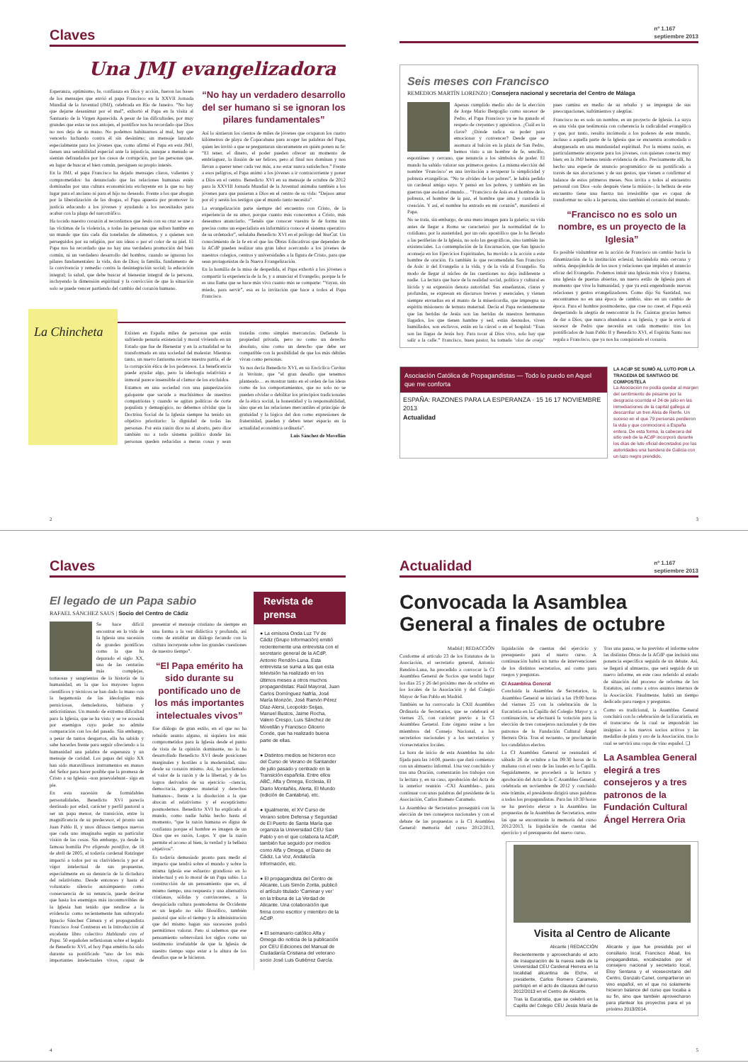Claves
Una JMJ evangelizadora
Esperanza, optimismo, fe, confianza en Dios y acción, fueron las bases de los mensajes que envió el papa Francisco en la XXVII Jornada Mundial de la Juventud (JMJ), celebrada en Río de Janeiro. “No hay que dejarse desanimar por el mal”, exhortó el Papa en la visita al Santuario de la Virgen Aparecida. A pesar de las dificultades, por muy grandes que estas se nos antojen, el pontífice nos ha recordado que Dios no nos deja de su mano. No podemos habituarnos al mal, hay que vencerlo luchando contra él sin desánimo; un mensaje lanzado especialmente para los jóvenes que, como afirmó el Papa en esta JMJ, tienen una sensibilidad especial ante la injusticia, aunque a menudo se sientan defraudados por los casos de corrupción, por las personas que, en lugar de buscar el bien común, persiguen su propio interés.
En la JMJ, el papa Francisco ha dejado mensajes claros, valientes y comprometidos: ha denunciado que las relaciones humanas estén dominadas por una cultura economicista excluyente en la que no hay lugar para el anciano ni para el hijo no deseado. Frente a los que abogan por la liberalización de las drogas, el Papa apuesta por promover la justicia educando a los jóvenes y ayudando a los necesitados para acabar con la plaga del narcotráfico.
Ha tocado nuestro corazón al recordarnos que Jesús con su cruz se une a las víctimas de la violencia, a todas las personas que sufren hambre en un mundo que tira cada día toneladas de alimentos, y a quienes son perseguidos por su religión, por sus ideas o por el color de su piel. El Papa nos ha recordado que no hay una verdadera promoción del bien común, ni un verdadero desarrollo del hombre, cuando se ignoran los pilares fundamentales: la vida, don de Dios; la familia, fundamento de la convivencia y remedio contra la desintegración social; la educación integral; la salud, que debe buscar el bienestar integral de la persona, incluyendo la dimensión espiritual y la convicción de que la situación solo se puede vencer partiendo del cambio del corazón humano.
“No hay un verdadero desarrollo del ser humano si se ignoran los pilares fundamentales”
Así lo sintieron los cientos de miles de jóvenes que ocuparon los cuatro kilómetros de playa de Copacabana para acoger las palabras del Papa, quien les invitó a que se preguntaran sinceramente en quién ponen su fe: “El tener, el dinero, el poder pueden ofrecer un momento de embriaguez, la ilusión de ser felices, pero al final nos dominan y nos llevan a querer tener cada vez más, a no estar nunca satisfechos.” Frente a esos peligros, el Papa animó a los jóvenes a ir contracorriente y poner a Dios en el centro. Benedicto XVI en su mensaje de octubre de 2012 para la XXVIII Jornada Mundial de la Juventud animaba también a los jóvenes para que pusieran a Dios en el centro de su vida: “Dejaos amar por él y seréis los testigos que el mundo tanto necesita”.
La evangelización parte siempre del encuentro con Cristo, de la experiencia de su amor, porque cuanto más conocemos a Cristo, más deseamos anunciarlo. “Tenéis que conocer vuestra fe de forma tan precisa como un especialista en informática conoce el sistema operativo de su ordenador”, señalaba Benedicto XVI en el prólogo del YouCat. Un conocimiento de la fe en el que las Obras Educativas que dependen de la ACdP pueden realizar una gran labor acercando a los jóvenes de nuestros colegios, centros y universidades a la figura de Cristo, para que sean protagonistas de la Nueva Evangelización.
En la homilía de la misa de despedida, el Papa exhortó a los jóvenes a compartir la experiencia de la fe, y a anunciar el Evangelio, porque la fe es una llama que se hace más viva cuanto más se comparte: “Vayan, sin miedo, para servir”, esa es la invitación que hace a todos el Papa Francisco.
La Chincheta
Existen en España miles de personas que están sufriendo penuria existencial y moral viviendo en un Estado que fue de Bienestar y en la actualidad se ha transformado en una sociedad del malestar. Mientras tanto, un nuevo fantasma recorre nuestra patria, el de la corrupción ética de los poderosos. La beneficencia puede ayudar algo, pero la ideología relativista e inmoral parece insensible al clamor de los excluidos.
Estamos en una sociedad con una pauperización galopante que sacude a muchísimos de nuestros compatriotas y cuando se agitan políticas de corte populista y demagógico, no debemos olvidar que la Doctrina Social de la Iglesia siempre ha tenido un objetivo prioritario: la dignidad de todas las personas. Por esta razón dice no al aborto, pero dice también no a todo sistema político donde las personas queden reducidas a meras cosas y sean tratadas como simples mercancías. Defiende la propiedad privada, pero no como un derecho absoluto, sino como un derecho que debe ser compatible con la posibilidad de que los más débiles vivan como personas.
Ya nos decía Benedicto XVI, en su Encíclica Caritas in Veritate, que “el gran desafío que tenemos planteado… es mostrar tanto en el orden de las ideas como de los comportamientos, que no solo no se pueden olvidar o debilitar los principios tradicionales de la ética social, la honestidad y la responsabilidad, sino que en las relaciones mercantiles el principio de gratuidad y la lógica del don como expresiones de fraternidad, pueden y deben tener espacio en la actualidad económica ordinaria”.
Luis Sánchez de Movellán
2
nº 1.167
septiembre 2013
Seis meses con Francisco
REMEDIOS MARTÍN LORENZO | Consejera nacional y secretaria del Centro de Málaga
Apenas cumplido medio año de la elección de Jorge Mario Bergoglio como sucesor de Pedro, el Papa Francisco ya se ha ganado el respeto de creyentes y agnósticos. ¿Cuál es la clave? ¿Dónde radica su poder para emocionar y convencer? Desde que se asomara al balcón en la plaza de San Pedro, hemos visto a un hombre de fe, sencillo, espontáneo y cercano, que renuncia a los símbolos de poder. El mundo ha sabido valorar sus primeros gestos. La misma elección del nombre ‘Francisco’ es una invitación a recuperar la simplicidad y pobreza evangélicas. “No te olvides de los pobres”, le había pedido un cardenal amigo suyo. Y pensó en los pobres, y también en las guerras que asolan el mundo… “Francisco de Asís es el hombre de la pobreza, el hombre de la paz, el hombre que ama y custodia la creación. Y así, el nombre ha entrado en mi corazón”, manifestó el Papa.
No se trata, sin embargo, de una mera imagen para la galería; su vida antes de llegar a Roma se caracterizó por la normalidad de lo cotidiano, por la austeridad, por un celo apostólico que lo ha llevado a las periferias de la Iglesia, no solo las geográficas, sino también las existenciales. La contemplación de la Encarnación, que San Ignacio aconseja en los Ejercicios Espirituales, ha movido a la acción a este hombre de oración. Es también lo que recomendaba San Francisco de Asís: ir del Evangelio a la vida, y de la vida al Evangelio. Su modo de llegar al núcleo de las cuestiones no deja indiferente a nadie. La lectura que hace de la realidad social, política y cultural es lúcida y su expresión denota autoridad. Sus enseñanzas, claras y profundas, se expresan en discursos breves y esenciales, y vienen siempre envueltas en el manto de la misericordia, que impregna su espíritu misionero de ternura maternal. Decía el Papa recientemente que las heridas de Jesús son las heridas de nuestros hermanos llagados, los que tienen hambre y sed, están desnudos, viven humillados, son esclavos, están en la cárcel o en el hospital: “Esas son las llagas de Jesús hoy. Para tocar al Dios vivo, solo hay que salir a la calle.” Francisco, buen pastor, ha tomado ‘olor de oveja’ pues camina en medio de su rebaño y se impregna de sus preocupaciones, sufrimientos y alegrías.
Francisco no es solo un nombre, es un proyecto de Iglesia. La suya es una vida que testimonia con coherencia la radicalidad evangélica y que, por tanto, resulta incómoda a los poderes de este mundo, incluso a aquella parte de la Iglesia que se encuentra acomodada o aburguesada en una mundanidad espiritual. Por la misma razón, es particularmente atrayente para los jóvenes, con quienes conecta muy bien; en la JMJ hemos tenido evidencia de ello. Precisamente allí, ha hecho una especie de anuncio programático de su pontificado a través de sus alocuciones y de sus gestos, que vienen a confirmar el balance de estos primeros meses. Nos invita a todos al encuentro personal con Dios –solo después viene la misión–; la belleza de este encuentro tiene una fuerza tan irresistible que es capaz de transformar no sólo a la persona, sino también el corazón del mundo.
“Francisco no es solo un nombre, es un proyecto de la Iglesia”
Es posible vislumbrar en la acción de Francisco un cambio hacia la dinamización de la institución eclesial, haciéndola más cercana y sobria, despojándola de los usos y relaciones que impiden el anuncio eficaz del Evangelio. Podemos intuir una Iglesia más viva y fraterna, una Iglesia de puertas abiertas, un nuevo estilo de Iglesia para el momento que vive la humanidad, y que ya está engendrando nuevas relaciones y gestos evangelizadores. Como dijo Su Santidad, nos encontramos no en una época de cambio, sino en un cambio de época. Para el hombre postmoderno, que cree no creer, el Papa está despertando la alegría de reencontrar la Fe. Cuántas gracias hemos de dar a Dios, que nunca abandona a su Iglesia, y que le envía al sucesor de Pedro que necesita en cada momento: tras los pontificados de Juan Pablo II y Benedicto XVI, el Espíritu Santo nos regala a Francisco, que ya nos ha conquistado el corazón.
Asociación Católica de Propagandistas — Todo lo puedo en Aquel que me conforta
ESPAÑA: RAZONES PARA LA ESPERANZA · 15 16 17 NOVIEMBRE 2013
Actualidad
LA ACdP SE SUMÓ AL LUTO POR LA TRAGEDIA DE SANTIAGO DE COMPOSTELA
La Asociación no podía quedar al margen del sentimiento de pésame por la desgracia ocurrida el 24 de julio en las inmediaciones de la capital gallega al descarrilar un tren Alvia de Renfe. Un suceso en el que 79 personas perdieron la vida y que conmocionó a España entera. De esta forma, la cabecera del sitio web de la ACdP incorporó durante los días de luto oficial decretados por las autoridades una bandera de Galicia con un lazo negro prendido.
3
Claves
El legado de un Papa sabio
RAFAEL SÁNCHEZ SAUS | Socio del Centro de Cádiz
Se hace difícil encontrar en la vida de la Iglesia una sucesión de grandes pontífices como la que ha deparado el siglo XX, una de las centurias más complejas, tortuosas y sangrientas de la historia de la humanidad, en la que los mayores logros científicos y técnicos se han dado la mano con la hegemonía de las ideologías más perniciosas, demoledoras, bárbaras y anticristianas. Un mundo de extrema dificultad para la Iglesia, que se ha visto y se ve acosada por enemigos cuyo poder no admite comparación con los del pasado. Sin embargo, a pesar de tantos desgarros, ella ha sabido y sabe hacerles frente para seguir ofreciendo a la humanidad una palabra de esperanza y un mensaje de caridad. Los papas del siglo XX han sido maravillosos instrumentos en manos del Señor para hacer posible que la promesa de Cristo a su Iglesia –non praevalebunt– siga en pie.
En esta sucesión de formidables personalidades, Benedicto XVI parecía destinado por edad, carácter y perfil pastoral a ser un papa menor, de transición, entre la magnificencia de su predecesor, el pronto san Juan Pablo II, y unos difusos tiempos nuevos que cada uno imaginaba según su particular visión de las cosas. Sin embargo, ya desde la famosa homilía Pro eligendo pontifice, de 18 de abril de 2005, el todavía cardenal Ratzinger impactó a todos por su clarividencia y por el vigor intelectual de sus propuestas, especialmente en su denuncia de la dictadura del relativismo. Desde entonces y hasta el voluntario silencio autoimpuesto como consecuencia de su renuncia, puede decirse que hasta los enemigos más inconmovibles de la Iglesia han tenido que rendirse a la evidencia: como recientemente han subrayado Ignacio Sánchez Cámara y el propagandista Francisco José Contreras en la Introducción al excelente libro colectivo Hablando con el Papa. 50 españoles reflexionan sobre el legado de Benedicto XVI, el hoy Papa emérito ha sido durante su pontificado “uno de los más importantes intelectuales vivos, capaz de presentar el mensaje cristiano de siempre en una forma a la vez didáctica y profunda, así como de entablar un diálogo fecundo con la cultura increyente sobre las grandes cuestiones de nuestro tiempo”.
“El Papa emérito ha sido durante su pontificado uno de los más importantes intelectuales vivos”
Ese diálogo de gran estilo, en el que no ha rehuido asunto alguno, ni siquiera los más comprometidos para la Iglesia desde el punto de vista de la opinión dominante, no lo ha desarrollado Benedicto XVI desde posiciones marginales y hostiles a la modernidad, sino desde su corazón mismo. Así, ha proclamado el valor de la razón y de la libertad, y de los logros derivados de su ejercicio –ciencia, democracia, progreso material y derechos humanos–, frente a la disolución a la que abocan el relativismo y el escepticismo posmodernos. Benedicto XVI ha explicado al mundo, como nadie había hecho hasta el momento, “que la razón humana es digna de confianza porque el hombre es imagen de un Dios que es razón, Logos. Y que la razón permite el acceso al bien, la verdad y la belleza objetivos”.
Es todavía demasiado pronto para medir el impacto que tendrá sobre el mundo y sobre la misma Iglesia ese esfuerzo grandioso en lo intelectual y en lo moral de un Papa sabio. La construcción de un pensamiento que es, al mismo tiempo, una respuesta y una alternativa cristianas, sólidas y convincentes, a la desquiciada cultura posmoderna de Occidente es un legado no sólo filosófico, también pastoral que sólo el tiempo y la administración que del mismo hagan sus sucesores podrá permitirnos valorar. Pero si sabemos que ese pensamiento sobrevolará los siglos como un testimonio irrefutable de que la Iglesia de nuestro tiempo supo estar a la altura de los desafíos que se le hicieron.
Revista de prensa
● La emisora Onda Luz TV de Cádiz (Grupo Información) emitió recientemente una entrevista con el secretario general de la ACdP, Antonio Rendón-Luna. Esta entrevista se suma a las que esta televisión ha realizado en los últimos meses a otros muchos propagandistas: Raúl Mayoral, Juan Carlos Domínguez Nafría, José María Monzón, José Ramón Pérez Díaz-Alersi, Leopoldo Seijas, Manuel Bustos, Jaime Rocha, Valero Crespo, Luis Sánchez de Movellán y Francisco Glicerio Conde, que ha realizado buena parte de ellas.
● Distintos medios se hicieron eco del Curso de Verano de Santander de julio pasado y centrado en la Transición española. Entre ellos ABC, Alfa y Omega, Ecclesia, El Diario Montañés, Alerta, El Mundo (edición de Cantabria), etc.
● Igualmente, el XV Curso de Verano sobre Defensa y Seguridad de El Puerto de Santa María que organiza la Universidad CEU San Pablo y en el que colabora la ACdP, también fue seguido por medios como Alfa y Omega, el Diario de Cádiz, La Voz, Andalucía Información, etc.
● El propagandista del Centro de Alicante, Luis Simón Zorita, publicó el artículo titulado ‘Caminar y ver’ en la tribuna de La Verdad de Alicante. Una colaboración que firma como escritor y miembro de la ACdP.
● El semanario católico Alfa y Omega dio noticia de la publicación por CEU Ediciones del Manual de Ciudadanía Cristiana del veterano socio José Luis Gutiérrez García.
4
Actualidad nº 1.167
septiembre 2013
Convocada la Asamblea General a finales de octubre
Madrid | REDACCIÓN
Conforme al artículo 23 de los Estatutos de la Asociación, el secretario general, Antonio Rendón-Luna, ha procedido a convocar la CI Asamblea General de Socios que tendrá lugar los días 25 y 26 del próximo mes de octubre en los locales de la Asociación y del Colegio Mayor de San Pablo en Madrid.
También se ha convocado la CXII Asamblea Ordinaria de Secretarios, que se celebrará el viernes 25, con carácter previo a la CI Asamblea General. Este órgano reúne a los miembros del Consejo Nacional, a los secretarios nacionales y a los secretarios y vicesecretarios locales.
La hora de inicio de esta Asamblea ha sido fijada para las 14:00, puesto que dará comienzo con un almuerzo informal. Una vez concluido y tras una Oración, comenzarán los trabajos con la lectura y, en su caso, aprobación del Acta de la anterior reunión –CXI Asamblea–, para continuar con unas palabras del presidente de la Asociación, Carlos Romero Caramelo.
La Asamblea de Secretarios proseguirá con la elección de tres consejeros nacionales y con el debate de las propuestas a la CI Asamblea General: memoria del curso 2012/2013, liquidación de cuentas del ejercicio y presupuesto para el nuevo curso. A continuación habrá un turno de intervenciones de los distintos secretarios, así como para ruegos y preguntas.
CI Asamblea General
Concluida la Asamblea de Secretarios, la Asamblea General se iniciará a las 19:00 horas del viernes 25 con la celebración de la Eucaristía en la Capilla del Colegio Mayor y, a continuación, se efectuará la votación para la elección de tres consejeros nacionales y de tres patronos de la Fundación Cultural Ángel Herrera Oria. Tras el recuento, se proclamarán los candidatos electos.
La CI Asamblea General se reanudará el sábado 26 de octubre a las 09:30 horas de la mañana con el rezo de las laudes en la Capilla. Seguidamente, se procederá a la lectura y aprobación del Acta de la C Asamblea General, celebrada en noviembre de 2012 y concluido este trámite, el presidente dirigirá unas palabras a todos los propagandistas. Para las 10:30 horas se ha previsto elevar a la Asamblea las propuestas de la Asamblea de Secretarios, entre las que se encontrarán la memoria del curso 2012/2013, la liquidación de cuentas del ejercicio y el presupuesto del nuevo curso.
Tras una pausa, se ha previsto el informe sobre las distintas Obras de la ACdP que incluirá una ponencia específica seguida de un debate. Así, se llegará al almuerzo, que será seguido de un nuevo informe, en este caso referido al estado de situación del proceso de reforma de los Estatutos, así como a otros asuntos internos de la Asociación. Finalmente, habrá un tiempo dedicado para ruegos y preguntas.
Como es tradicional, la Asamblea General concluirá con la celebración de la Eucaristía, en el transcurso de la cual se impondrán las insignias a los nuevos socios activos y las medallas de plata y oro de la Asociación, tras lo cual se servirá una copa de vino español. ❑
La Asamblea General elegirá a tres consejeros y a tres patronos de la Fundación Cultural Ángel Herrera Oria
Visita al Centro de Alicante
Alicante | REDACCIÓN
Recientemente y aprovechando el acto de inauguración de la nueva sede de la Universidad CEU Cardenal Herrera en la localidad alicantina de Elche, el presidente, Carlos Romero Caramelo, participó en el acto de clausura del curso 2012/2013 en el Centro de Alicante.
Tras la Eucaristía, que se celebró en la Capilla del Colegio CEU Jesús María de Alicante y que fue presidida por el consiliario local, Francisco Abad, los propagandistas, encabezados por el consejero nacional y secretario local, Eloy Sentana y el vicesecretario del Centro, Gonzalo Canet, compartieron un vino español, en el que no solamente hicieron balance del curso que tocaba a su fin, sino que también aprovecharon para plantear los proyectos para el ya próximo 2013/2014.
5